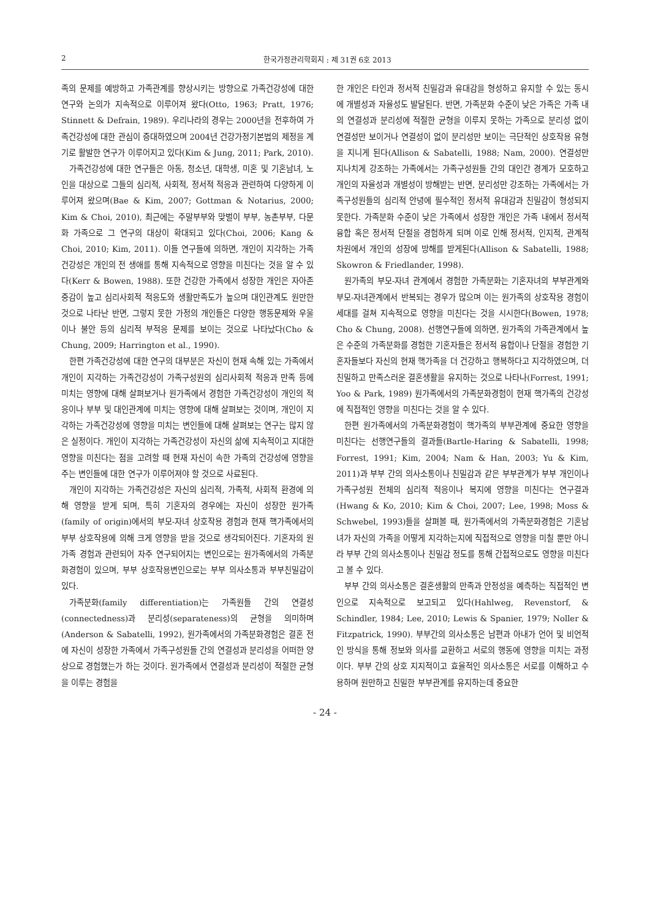2 한국가정관리학회지 : 제 31권 6호 2013
족의 문제를 예방하고 가족관계를 향상시키는 방향으로 가족건강성에 대한 연구와 논의가 지속적으로 이루어져 왔다(Otto, 1963; Pratt, 1976; Stinnett & Defrain, 1989). 우리나라의 경우는 2000년을 전후하여 가족건강성에 대한 관심이 증대하였으며 2004년 건강가정기본법의 제정을 계기로 활발한 연구가 이루어지고 있다(Kim & Jung, 2011; Park, 2010).
가족건강성에 대한 연구들은 아동, 청소년, 대학생, 미혼 및 기혼남녀, 노인을 대상으로 그들의 심리적, 사회적, 정서적 적응과 관련하여 다양하게 이루어져 왔으며(Bae & Kim, 2007; Gottman & Notarius, 2000; Kim & Choi, 2010), 최근에는 주말부부와 맞벌이 부부, 농촌부부, 다문화 가족으로 그 연구의 대상이 확대되고 있다(Choi, 2006; Kang & Choi, 2010; Kim, 2011). 이들 연구들에 의하면, 개인이 지각하는 가족건강성은 개인의 전 생애를 통해 지속적으로 영향을 미친다는 것을 알 수 있다(Kerr & Bowen, 1988). 또한 건강한 가족에서 성장한 개인은 자아존중감이 높고 심리사회적 적응도와 생활만족도가 높으며 대인관계도 원만한 것으로 나타난 반면, 그렇지 못한 가정의 개인들은 다양한 행동문제와 우울이나 불안 등의 심리적 부적응 문제를 보이는 것으로 나타났다(Cho & Chung, 2009; Harrington et al., 1990).
한편 가족건강성에 대한 연구의 대부분은 자신이 현재 속해 있는 가족에서 개인이 지각하는 가족건강성이 가족구성원의 심리사회적 적응과 만족 등에 미치는 영향에 대해 살펴보거나 원가족에서 경험한 가족건강성이 개인의 적응이나 부부 및 대인관계에 미치는 영향에 대해 살펴보는 것이며, 개인이 지각하는 가족건강성에 영향을 미치는 변인들에 대해 살펴보는 연구는 많지 않은 실정이다. 개인이 지각하는 가족건강성이 자신의 삶에 지속적이고 지대한 영향을 미친다는 점을 고려할 때 현재 자신이 속한 가족의 건강성에 영향을 주는 변인들에 대한 연구가 이루어져야 할 것으로 사료된다.
개인이 지각하는 가족건강성은 자신의 심리적, 가족적, 사회적 환경에 의해 영향을 받게 되며, 특히 기혼자의 경우에는 자신이 성장한 원가족(family of origin)에서의 부모-자녀 상호작용 경험과 현재 핵가족에서의 부부 상호작용에 의해 크게 영향을 받을 것으로 생각되어진다. 기혼자의 원가족 경험과 관련되어 자주 연구되어지는 변인으로는 원가족에서의 가족분화경험이 있으며, 부부 상호작용변인으로는 부부 의사소통과 부부친밀감이 있다.
가족분화(family differentiation)는 가족원들 간의 연결성(connectedness)과 분리성(separateness)의 균형을 의미하며(Anderson & Sabatelli, 1992), 원가족에서의 가족분화경험은 결혼 전에 자신이 성장한 가족에서 가족구성원들 간의 연결성과 분리성을 어떠한 양상으로 경험했는가 하는 것이다. 원가족에서 연결성과 분리성이 적절한 균형을 이루는 경험을
한 개인은 타인과 정서적 친밀감과 유대감을 형성하고 유지할 수 있는 동시에 개별성과 자율성도 발달된다. 반면, 가족분화 수준이 낮은 가족은 가족 내의 연결성과 분리성에 적절한 균형을 이루지 못하는 가족으로 분리성 없이 연결성만 보이거나 연결성이 없이 분리성만 보이는 극단적인 상호작용 유형을 지니게 된다(Allison & Sabatelli, 1988; Nam, 2000). 연결성만 지나치게 강조하는 가족에서는 가족구성원들 간의 대인간 경계가 모호하고 개인의 자율성과 개별성이 방해받는 반면, 분리성만 강조하는 가족에서는 가족구성원들의 심리적 안녕에 필수적인 정서적 유대감과 친밀감이 형성되지 못한다. 가족분화 수준이 낮은 가족에서 성장한 개인은 가족 내에서 정서적 융합 혹은 정서적 단절을 경험하게 되며 이로 인해 정서적, 인지적, 관계적 차원에서 개인의 성장에 방해를 받게된다(Allison & Sabatelli, 1988; Skowron & Friedlander, 1998).
원가족의 부모-자녀 관계에서 경험한 가족분화는 기혼자녀의 부부관계와 부모-자녀관계에서 반복되는 경우가 많으며 이는 원가족의 상호작용 경험이 세대를 걸쳐 지속적으로 영향을 미친다는 것을 시시한다(Bowen, 1978; Cho & Chung, 2008). 선행연구들에 의하면, 원가족의 가족관계에서 높은 수준의 가족분화를 경험한 기혼자들은 정서적 융합이나 단절을 경험한 기혼자들보다 자신의 현재 핵가족을 더 건강하고 행복하다고 지각하였으며, 더 친밀하고 만족스러운 결혼생활을 유지하는 것으로 나타나(Forrest, 1991; Yoo & Park, 1989) 원가족에서의 가족분화경험이 현재 핵가족의 건강성에 직접적인 영향을 미친다는 것을 알 수 있다.
한편 원가족에서의 가족분화경험이 핵가족의 부부관계에 중요한 영향을 미친다는 선행연구들의 결과들(Bartle-Haring & Sabatelli, 1998; Forrest, 1991; Kim, 2004; Nam & Han, 2003; Yu & Kim, 2011)과 부부 간의 의사소통이나 친밀감과 같은 부부관계가 부부 개인이나 가족구성원 전체의 심리적 적응이나 복지에 영향을 미친다는 연구결과(Hwang & Ko, 2010; Kim & Choi, 2007; Lee, 1998; Moss & Schwebel, 1993)들을 살펴볼 때, 원가족에서의 가족분화경험은 기혼남녀가 자신의 가족을 어떻게 지각하는지에 직접적으로 영향을 미칠 뿐만 아니라 부부 간의 의사소통이나 친밀감 정도를 통해 간접적으로도 영향을 미친다고 볼 수 있다.
부부 간의 의사소통은 결혼생활의 만족과 안정성을 예측하는 직접적인 변인으로 지속적으로 보고되고 있다(Hahlweg, Revenstorf, & Schindler, 1984; Lee, 2010; Lewis & Spanier, 1979; Noller & Fitzpatrick, 1990). 부부간의 의사소통은 남편과 아내가 언어 및 비언적인 방식을 통해 정보와 의사를 교환하고 서로의 행동에 영향을 미치는 과정이다. 부부 간의 상호 지지적이고 효율적인 의사소통은 서로를 이해하고 수용하며 원만하고 친밀한 부부관계를 유지하는데 중요한
- 24 -